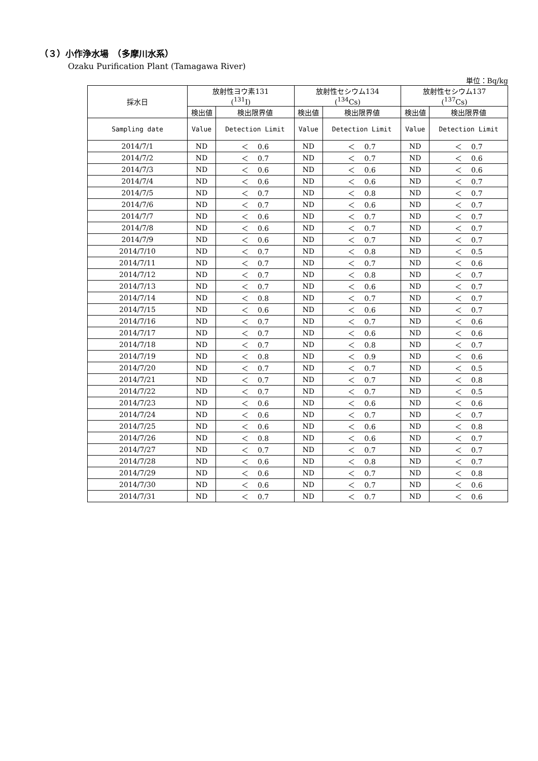（３）小作浄水場　（多摩川水系）
Ozaku Purification Plant (Tamagawa River)
単位：Bq/kg
| 採水日 | 放射性ヨウ素131 (<sup>131</sup>I) | | 放射性セシウム134 (<sup>134</sup>Cs) | | 放射性セシウム137 (<sup>137</sup>Cs) | |
| --- | --- | --- | --- | --- | --- | --- |
| | 検出値 | 検出限界値 | 検出値 | 検出限界値 | 検出値 | 検出限界値 |
| Sampling date | Value | Detection Limit | Value | Detection Limit | Value | Detection Limit |
| 2014/7/1 | ND | ＜ 0.6 | ND | ＜ 0.7 | ND | ＜ 0.7 |
| 2014/7/2 | ND | ＜ 0.7 | ND | ＜ 0.7 | ND | ＜ 0.6 |
| 2014/7/3 | ND | ＜ 0.6 | ND | ＜ 0.6 | ND | ＜ 0.6 |
| 2014/7/4 | ND | ＜ 0.6 | ND | ＜ 0.6 | ND | ＜ 0.7 |
| 2014/7/5 | ND | ＜ 0.7 | ND | ＜ 0.8 | ND | ＜ 0.7 |
| 2014/7/6 | ND | ＜ 0.7 | ND | ＜ 0.6 | ND | ＜ 0.7 |
| 2014/7/7 | ND | ＜ 0.6 | ND | ＜ 0.7 | ND | ＜ 0.7 |
| 2014/7/8 | ND | ＜ 0.6 | ND | ＜ 0.7 | ND | ＜ 0.7 |
| 2014/7/9 | ND | ＜ 0.6 | ND | ＜ 0.7 | ND | ＜ 0.7 |
| 2014/7/10 | ND | ＜ 0.7 | ND | ＜ 0.8 | ND | ＜ 0.5 |
| 2014/7/11 | ND | ＜ 0.7 | ND | ＜ 0.7 | ND | ＜ 0.6 |
| 2014/7/12 | ND | ＜ 0.7 | ND | ＜ 0.8 | ND | ＜ 0.7 |
| 2014/7/13 | ND | ＜ 0.7 | ND | ＜ 0.6 | ND | ＜ 0.7 |
| 2014/7/14 | ND | ＜ 0.8 | ND | ＜ 0.7 | ND | ＜ 0.7 |
| 2014/7/15 | ND | ＜ 0.6 | ND | ＜ 0.6 | ND | ＜ 0.7 |
| 2014/7/16 | ND | ＜ 0.7 | ND | ＜ 0.7 | ND | ＜ 0.6 |
| 2014/7/17 | ND | ＜ 0.7 | ND | ＜ 0.6 | ND | ＜ 0.6 |
| 2014/7/18 | ND | ＜ 0.7 | ND | ＜ 0.8 | ND | ＜ 0.7 |
| 2014/7/19 | ND | ＜ 0.8 | ND | ＜ 0.9 | ND | ＜ 0.6 |
| 2014/7/20 | ND | ＜ 0.7 | ND | ＜ 0.7 | ND | ＜ 0.5 |
| 2014/7/21 | ND | ＜ 0.7 | ND | ＜ 0.7 | ND | ＜ 0.8 |
| 2014/7/22 | ND | ＜ 0.7 | ND | ＜ 0.7 | ND | ＜ 0.5 |
| 2014/7/23 | ND | ＜ 0.6 | ND | ＜ 0.6 | ND | ＜ 0.6 |
| 2014/7/24 | ND | ＜ 0.6 | ND | ＜ 0.7 | ND | ＜ 0.7 |
| 2014/7/25 | ND | ＜ 0.6 | ND | ＜ 0.6 | ND | ＜ 0.8 |
| 2014/7/26 | ND | ＜ 0.8 | ND | ＜ 0.6 | ND | ＜ 0.7 |
| 2014/7/27 | ND | ＜ 0.7 | ND | ＜ 0.7 | ND | ＜ 0.7 |
| 2014/7/28 | ND | ＜ 0.6 | ND | ＜ 0.8 | ND | ＜ 0.7 |
| 2014/7/29 | ND | ＜ 0.6 | ND | ＜ 0.7 | ND | ＜ 0.8 |
| 2014/7/30 | ND | ＜ 0.6 | ND | ＜ 0.7 | ND | ＜ 0.6 |
| 2014/7/31 | ND | ＜ 0.7 | ND | ＜ 0.7 | ND | ＜ 0.6 |